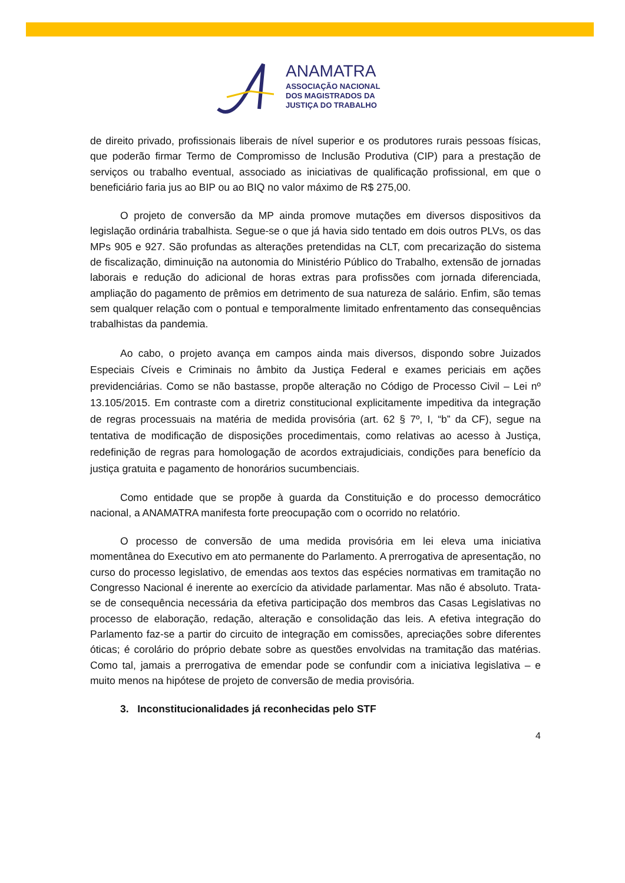ANAMATRA
ASSOCIAÇÃO NACIONAL
DOS MAGISTRADOS DA
JUSTIÇA DO TRABALHO
de direito privado, profissionais liberais de nível superior e os produtores rurais pessoas físicas, que poderão firmar Termo de Compromisso de Inclusão Produtiva (CIP) para a prestação de serviços ou trabalho eventual, associado as iniciativas de qualificação profissional, em que o beneficiário faria jus ao BIP ou ao BIQ no valor máximo de R$ 275,00.
O projeto de conversão da MP ainda promove mutações em diversos dispositivos da legislação ordinária trabalhista. Segue-se o que já havia sido tentado em dois outros PLVs, os das MPs 905 e 927. São profundas as alterações pretendidas na CLT, com precarização do sistema de fiscalização, diminuição na autonomia do Ministério Público do Trabalho, extensão de jornadas laborais e redução do adicional de horas extras para profissões com jornada diferenciada, ampliação do pagamento de prêmios em detrimento de sua natureza de salário. Enfim, são temas sem qualquer relação com o pontual e temporalmente limitado enfrentamento das consequências trabalhistas da pandemia.
Ao cabo, o projeto avança em campos ainda mais diversos, dispondo sobre Juizados Especiais Cíveis e Criminais no âmbito da Justiça Federal e exames periciais em ações previdenciárias. Como se não bastasse, propõe alteração no Código de Processo Civil – Lei nº 13.105/2015. Em contraste com a diretriz constitucional explicitamente impeditiva da integração de regras processuais na matéria de medida provisória (art. 62 § 7º, I, “b” da CF), segue na tentativa de modificação de disposições procedimentais, como relativas ao acesso à Justiça, redefinição de regras para homologação de acordos extrajudiciais, condições para benefício da justiça gratuita e pagamento de honorários sucumbenciais.
Como entidade que se propõe à guarda da Constituição e do processo democrático nacional, a ANAMATRA manifesta forte preocupação com o ocorrido no relatório.
O processo de conversão de uma medida provisória em lei eleva uma iniciativa momentânea do Executivo em ato permanente do Parlamento. A prerrogativa de apresentação, no curso do processo legislativo, de emendas aos textos das espécies normativas em tramitação no Congresso Nacional é inerente ao exercício da atividade parlamentar. Mas não é absoluto. Trata-se de consequência necessária da efetiva participação dos membros das Casas Legislativas no processo de elaboração, redação, alteração e consolidação das leis. A efetiva integração do Parlamento faz-se a partir do circuito de integração em comissões, apreciações sobre diferentes óticas; é corolário do próprio debate sobre as questões envolvidas na tramitação das matérias. Como tal, jamais a prerrogativa de emendar pode se confundir com a iniciativa legislativa – e muito menos na hipótese de projeto de conversão de media provisória.
3. Inconstitucionalidades já reconhecidas pelo STF
4